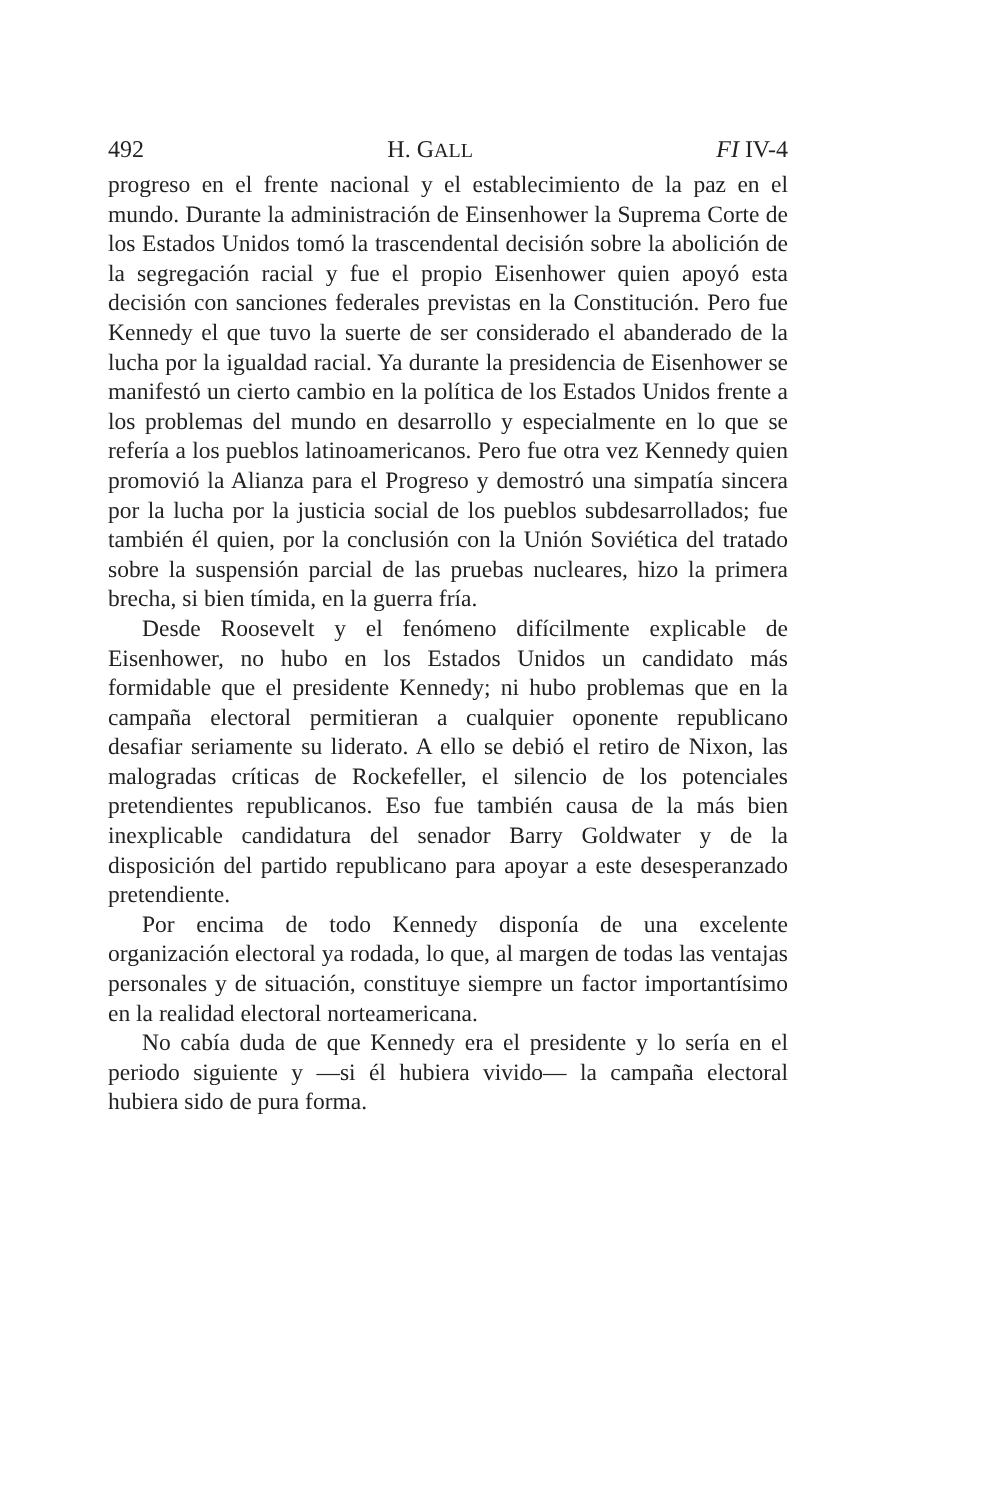492 H. GALL FI IV-4
progreso en el frente nacional y el establecimiento de la paz en el mundo. Durante la administración de Einsenhower la Suprema Corte de los Estados Unidos tomó la trascendental decisión sobre la abolición de la segregación racial y fue el propio Eisenhower quien apoyó esta decisión con sanciones federales previstas en la Constitución. Pero fue Kennedy el que tuvo la suerte de ser considerado el abanderado de la lucha por la igualdad racial. Ya durante la presidencia de Eisenhower se manifestó un cierto cambio en la política de los Estados Unidos frente a los problemas del mundo en desarrollo y especialmente en lo que se refería a los pueblos latinoamericanos. Pero fue otra vez Kennedy quien promovió la Alianza para el Progreso y demostró una simpatía sincera por la lucha por la justicia social de los pueblos subdesarrollados; fue también él quien, por la conclusión con la Unión Soviética del tratado sobre la suspensión parcial de las pruebas nucleares, hizo la primera brecha, si bien tímida, en la guerra fría.
Desde Roosevelt y el fenómeno difícilmente explicable de Eisenhower, no hubo en los Estados Unidos un candidato más formidable que el presidente Kennedy; ni hubo problemas que en la campaña electoral permitieran a cualquier oponente republicano desafiar seriamente su liderato. A ello se debió el retiro de Nixon, las malogradas críticas de Rockefeller, el silencio de los potenciales pretendientes republicanos. Eso fue también causa de la más bien inexplicable candidatura del senador Barry Goldwater y de la disposición del partido republicano para apoyar a este desesperanzado pretendiente.
Por encima de todo Kennedy disponía de una excelente organización electoral ya rodada, lo que, al margen de todas las ventajas personales y de situación, constituye siempre un factor importantísimo en la realidad electoral norteamericana.
No cabía duda de que Kennedy era el presidente y lo sería en el periodo siguiente y —si él hubiera vivido— la campaña electoral hubiera sido de pura forma.